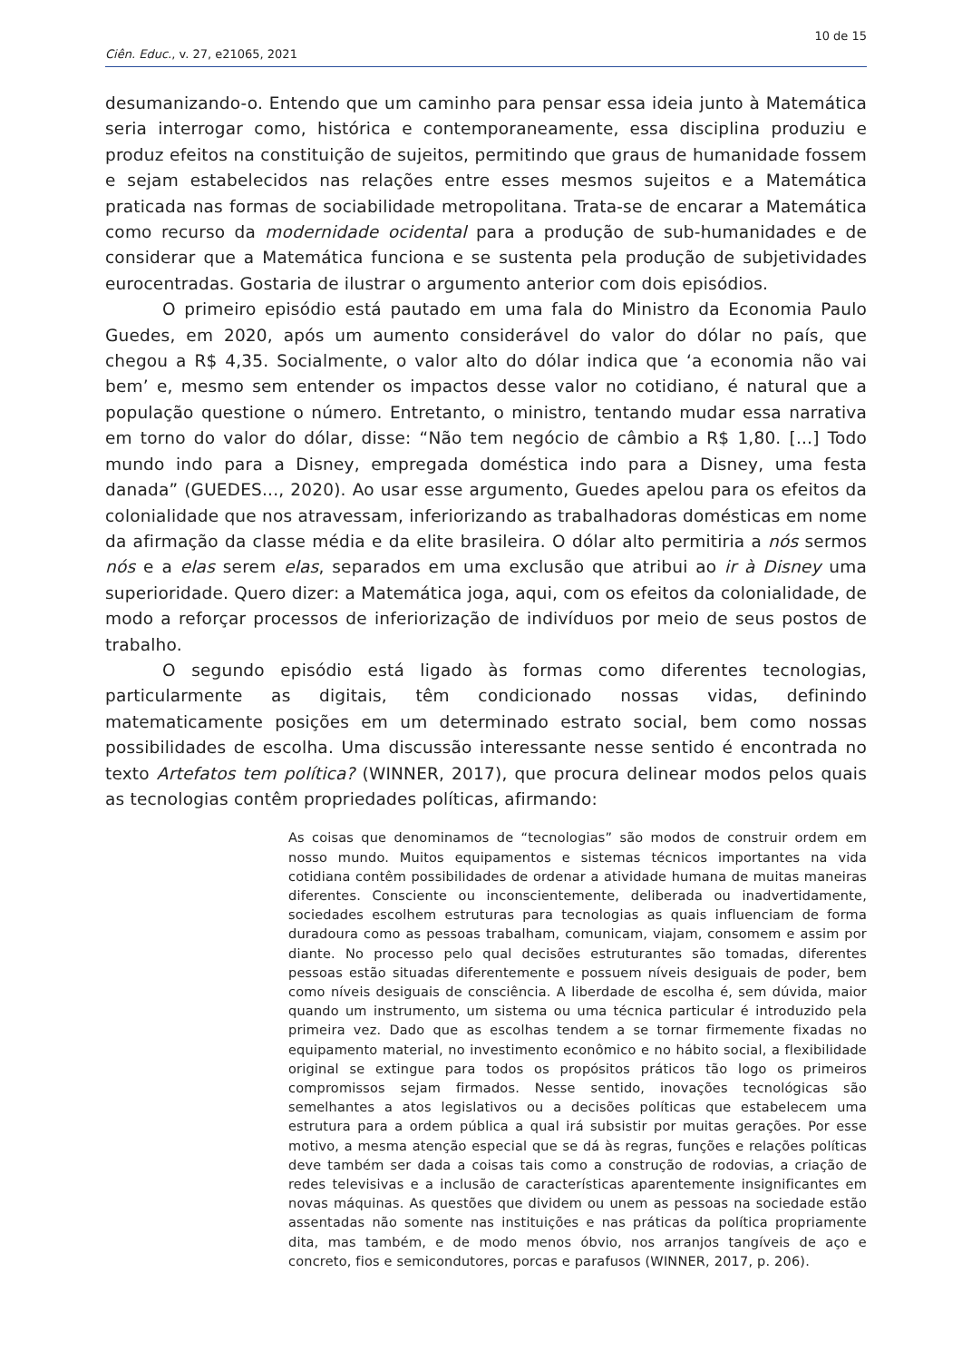10 de 15
Ciên. Educ., v. 27, e21065, 2021
desumanizando-o. Entendo que um caminho para pensar essa ideia junto à Matemática seria interrogar como, histórica e contemporaneamente, essa disciplina produziu e produz efeitos na constituição de sujeitos, permitindo que graus de humanidade fossem e sejam estabelecidos nas relações entre esses mesmos sujeitos e a Matemática praticada nas formas de sociabilidade metropolitana. Trata-se de encarar a Matemática como recurso da modernidade ocidental para a produção de sub-humanidades e de considerar que a Matemática funciona e se sustenta pela produção de subjetividades eurocentradas. Gostaria de ilustrar o argumento anterior com dois episódios.
O primeiro episódio está pautado em uma fala do Ministro da Economia Paulo Guedes, em 2020, após um aumento considerável do valor do dólar no país, que chegou a R$ 4,35. Socialmente, o valor alto do dólar indica que ‘a economia não vai bem’ e, mesmo sem entender os impactos desse valor no cotidiano, é natural que a população questione o número. Entretanto, o ministro, tentando mudar essa narrativa em torno do valor do dólar, disse: “Não tem negócio de câmbio a R$ 1,80. [...] Todo mundo indo para a Disney, empregada doméstica indo para a Disney, uma festa danada” (GUEDES..., 2020). Ao usar esse argumento, Guedes apelou para os efeitos da colonialidade que nos atravessam, inferiorizando as trabalhadoras domésticas em nome da afirmação da classe média e da elite brasileira. O dólar alto permitiria a nós sermos nós e a elas serem elas, separados em uma exclusão que atribui ao ir à Disney uma superioridade. Quero dizer: a Matemática joga, aqui, com os efeitos da colonialidade, de modo a reforçar processos de inferiorização de indivíduos por meio de seus postos de trabalho.
O segundo episódio está ligado às formas como diferentes tecnologias, particularmente as digitais, têm condicionado nossas vidas, definindo matematicamente posições em um determinado estrato social, bem como nossas possibilidades de escolha. Uma discussão interessante nesse sentido é encontrada no texto Artefatos tem política? (WINNER, 2017), que procura delinear modos pelos quais as tecnologias contêm propriedades políticas, afirmando:
As coisas que denominamos de “tecnologias” são modos de construir ordem em nosso mundo. Muitos equipamentos e sistemas técnicos importantes na vida cotidiana contêm possibilidades de ordenar a atividade humana de muitas maneiras diferentes. Consciente ou inconscientemente, deliberada ou inadvertidamente, sociedades escolhem estruturas para tecnologias as quais influenciam de forma duradoura como as pessoas trabalham, comunicam, viajam, consomem e assim por diante. No processo pelo qual decisões estruturantes são tomadas, diferentes pessoas estão situadas diferentemente e possuem níveis desiguais de poder, bem como níveis desiguais de consciência. A liberdade de escolha é, sem dúvida, maior quando um instrumento, um sistema ou uma técnica particular é introduzido pela primeira vez. Dado que as escolhas tendem a se tornar firmemente fixadas no equipamento material, no investimento econômico e no hábito social, a flexibilidade original se extingue para todos os propósitos práticos tão logo os primeiros compromissos sejam firmados. Nesse sentido, inovações tecnológicas são semelhantes a atos legislativos ou a decisões políticas que estabelecem uma estrutura para a ordem pública a qual irá subsistir por muitas gerações. Por esse motivo, a mesma atenção especial que se dá às regras, funções e relações políticas deve também ser dada a coisas tais como a construção de rodovias, a criação de redes televisivas e a inclusão de características aparentemente insignificantes em novas máquinas. As questões que dividem ou unem as pessoas na sociedade estão assentadas não somente nas instituições e nas práticas da política propriamente dita, mas também, e de modo menos óbvio, nos arranjos tangíveis de aço e concreto, fios e semicondutores, porcas e parafusos (WINNER, 2017, p. 206).